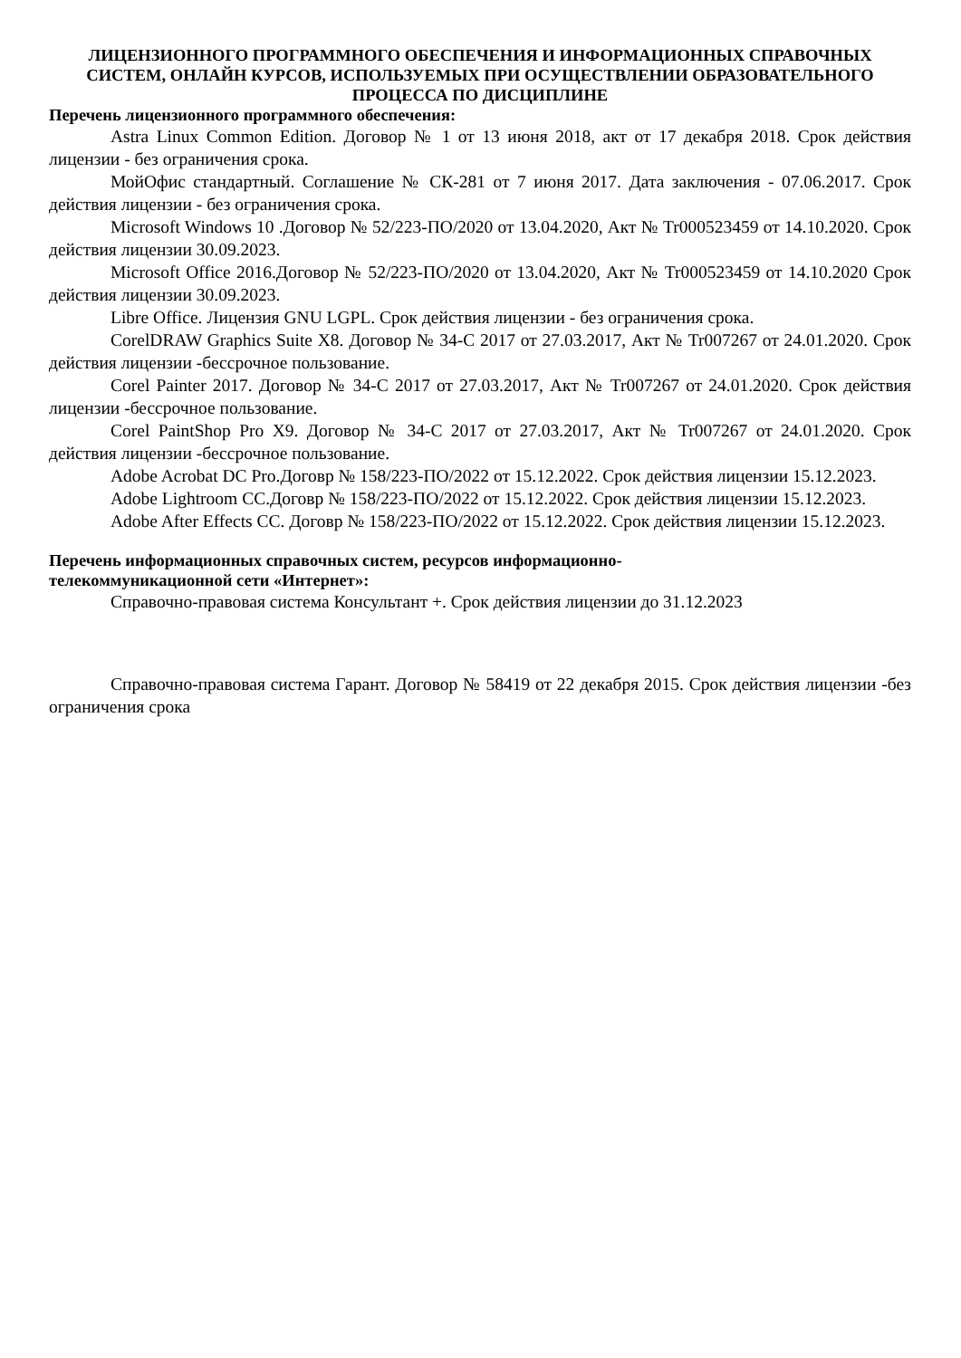ЛИЦЕНЗИОННОГО ПРОГРАММНОГО ОБЕСПЕЧЕНИЯ И ИНФОРМАЦИОННЫХ СПРАВОЧНЫХ СИСТЕМ, ОНЛАЙН КУРСОВ, ИСПОЛЬЗУЕМЫХ ПРИ ОСУЩЕСТВЛЕНИИ ОБРАЗОВАТЕЛЬНОГО ПРОЦЕССА ПО ДИСЦИПЛИНЕ
Перечень лицензионного программного обеспечения:
Astra Linux Common Edition. Договор № 1 от 13 июня 2018, акт от 17 декабря 2018. Срок действия лицензии - без ограничения срока.
МойОфис стандартный. Соглашение № СК-281 от 7 июня 2017. Дата заключения - 07.06.2017. Срок действия лицензии - без ограничения срока.
Microsoft Windows 10 .Договор № 52/223-ПО/2020 от 13.04.2020, Акт № Tr000523459 от 14.10.2020. Срок действия лицензии 30.09.2023.
Microsoft Office 2016.Договор № 52/223-ПО/2020 от 13.04.2020, Акт № Tr000523459 от 14.10.2020 Срок действия лицензии 30.09.2023.
Libre Office. Лицензия GNU LGPL. Срок действия лицензии - без ограничения срока.
CorelDRAW Graphics Suite X8. Договор № 34-С 2017 от 27.03.2017, Акт № Tr007267 от 24.01.2020. Срок действия лицензии -бессрочное пользование.
Corel Painter 2017. Договор № 34-С 2017 от 27.03.2017, Акт № Tr007267 от 24.01.2020. Срок действия лицензии -бессрочное пользование.
Corel PaintShop Pro X9. Договор № 34-С 2017 от 27.03.2017, Акт № Tr007267 от 24.01.2020. Срок действия лицензии -бессрочное пользование.
Adobe Acrobat DC Pro.Договр № 158/223-ПО/2022 от 15.12.2022. Срок действия лицензии 15.12.2023.
Adobe Lightroom CC.Договр № 158/223-ПО/2022 от 15.12.2022. Срок действия лицензии 15.12.2023.
Adobe After Effects CC. Договр № 158/223-ПО/2022 от 15.12.2022. Срок действия лицензии 15.12.2023.
Перечень информационных справочных систем, ресурсов информационно-
телекоммуникационной сети «Интернет»:
Справочно-правовая система Консультант +. Срок действия лицензии до 31.12.2023
Справочно-правовая система Гарант. Договор № 58419 от 22 декабря 2015. Срок действия лицензии -без ограничения срока